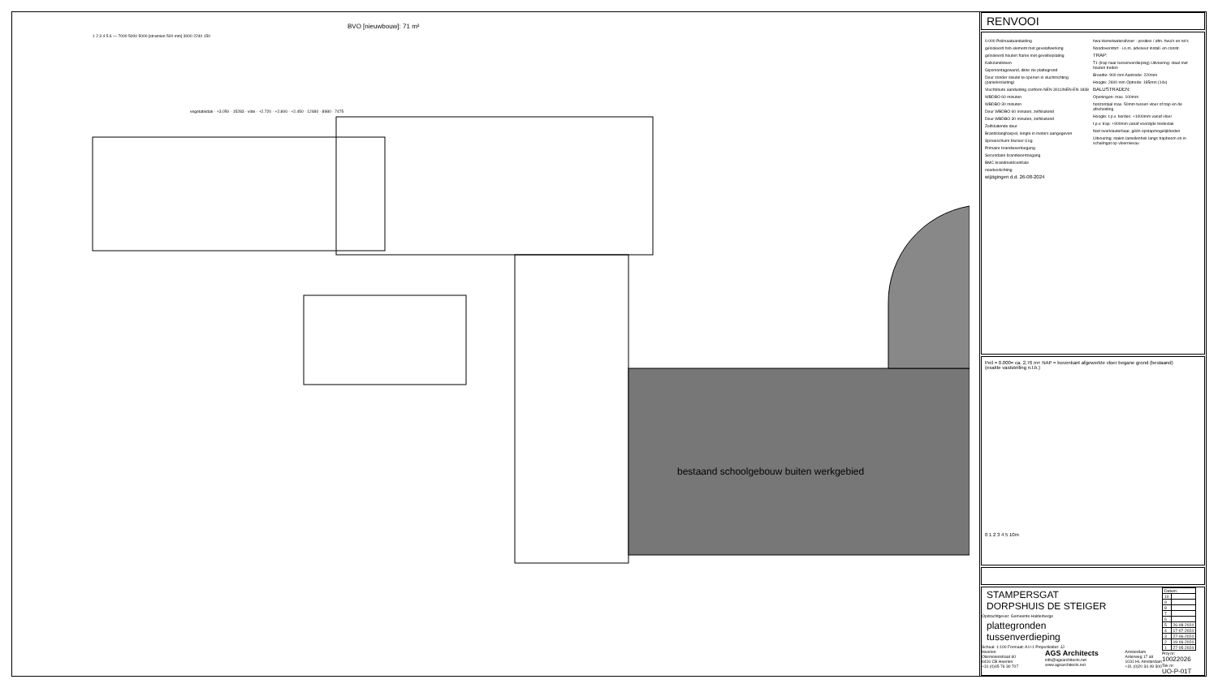BVO [nieuwbouw]: 71 m²
1 2 3 4 5 6 — 7000 5000 5000 [stramien 500 mm] 3000 2240 150
bestaand schoolgebouw buiten werkgebied
vegetatiedak · +3.050 · 15283 · vide · +2.720 · +2.800 · +2.450 · 12480 · 8980 · 7475
RENVOOI
0.000 Peilmaataanduiding
geïsoleerd hsb element met gevelafwerking
geïsoleerd houten frame met gevelbeplating
Kalkzandsteen
Gipsmontagewand, dikte zie plattegrond
Deur zonder sleutel te openen in vluchtrichting (paniekssluiting)
Vluchtroute aanduiding conform NEN 3011/NEN-EN 1838
WBDBO 60 minuten
WBDBO 30 minuten
Deur WBDBO 60 minuten, zelfsluitend
Deur WBDBO 30 minuten, zelfsluitend
Zelfsluitende deur
Brandslanghaspel, lengte in meters aangegeven
Sproeischuim blusser 6 kg
Primaire brandweertoegang
Secundaire brandweertoegang
BMC brandmeldcentrale
noodverlichting
wijzigingen d.d. 26-08-2024
hwa Hemelwaterafvoer · posities / afm. hwa's en no's
Noodoverstort · i.o.m. adviseur install. en constr.
TRAP:
T1 (trap naar tussenverdieping) Uitvoering: staal met houten treden
Breedte: 900 mm Aantrede: 220mm
Hoogte: 2600 mm Optrede: 185mm (14x)
BALUSTRADEN:
Openingen: max. 100mm
horizontaal max. 50mm tussen vloer of trap en de afscheiding
Hoogte: t.p.v. bordes: +1000mm vanaf vloer
t.p.v. trap: +900mm vanaf voorzijde tredevlak
Niet overklauterbaar, géén opstapmogelijkheden
Uitvoering: stalen lamellenhek langs trapboom en in schalmgat op vloerniveau
Peil = 0.000= ca. 2,76 m+ NAP = bovenkant afgewerkte vloer begane grond (bestaand)
(exakte vaststelling n.t.b.)
0 1 2 3 4 5 10m
STAMPERSGAT
DORPSHUIS DE STEIGER
Opdrachtgever: Gemeente Halderberge
plattegronden
tussenverdieping
Schaal: 1:100 Formaat: A1+1 Projectleider: JJ
Heerlen
Oliemolenstraat 60
6416 CB Heerlen
+31 (0)45 76 30 707 AGS Architects
info@agsarchitects.net
www.agsarchitects.net Amsterdam
Asterweg 17 a9
1031 HL Amsterdam
+31 (0)20 34 49 300
| Datum: | |
| 10 | |
| 9 | |
| 8 | |
| 7 | |
| 6 | |
| 5 | 26-08-2024 |
| 4 | 17-07-2024 |
| 3 | 27-06-2024 |
| 2 | 19-06-2024 |
| 1 | 27-05-2024 |
Proj nr:
10022026
Tek nr:
UO-P-01T